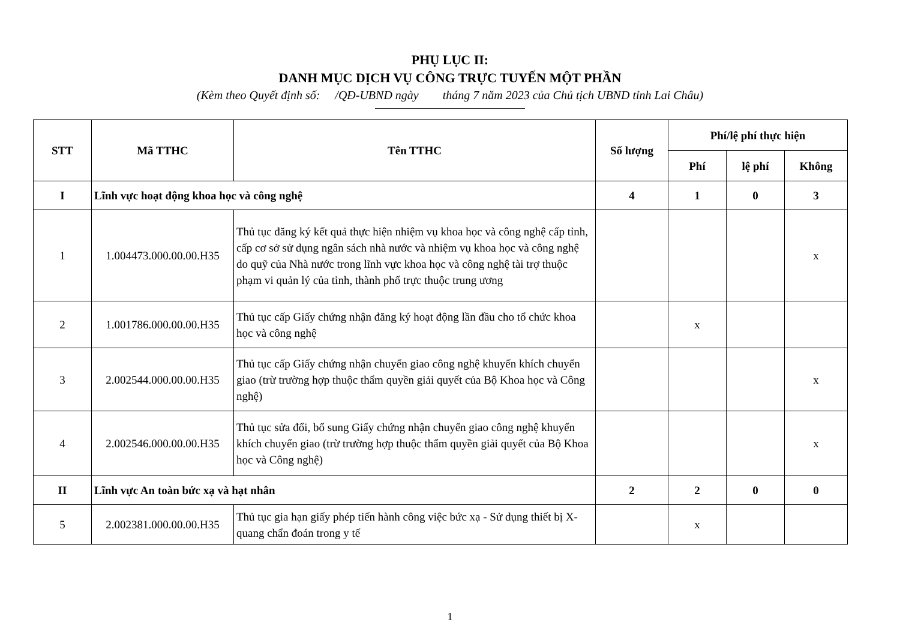PHỤ LỤC II:
DANH MỤC DỊCH VỤ CÔNG TRỰC TUYẾN MỘT PHẦN
(Kèm theo Quyết định số: /QĐ-UBND ngày tháng 7 năm 2023 của Chủ tịch UBND tỉnh Lai Châu)
| STT | Mã TTHC | Tên TTHC | Số lượng | Phí/lệ phí thực hiện | | |
| --- | --- | --- | --- | --- | --- | --- |
| | | | | Phí | lệ phí | Không |
| I | Lĩnh vực hoạt động khoa học và công nghệ | | 4 | 1 | 0 | 3 |
| 1 | 1.004473.000.00.00.H35 | Thủ tục đăng ký kết quả thực hiện nhiệm vụ khoa học và công nghệ cấp tỉnh, cấp cơ sở sử dụng ngân sách nhà nước và nhiệm vụ khoa học và công nghệ do quỹ của Nhà nước trong lĩnh vực khoa học và công nghệ tài trợ thuộc phạm vi quản lý của tỉnh, thành phố trực thuộc trung ương | | | | x |
| 2 | 1.001786.000.00.00.H35 | Thủ tục cấp Giấy chứng nhận đăng ký hoạt động lần đầu cho tổ chức khoa học và công nghệ | | x | | |
| 3 | 2.002544.000.00.00.H35 | Thủ tục cấp Giấy chứng nhận chuyển giao công nghệ khuyến khích chuyển giao (trừ trường hợp thuộc thẩm quyền giải quyết của Bộ Khoa học và Công nghệ) | | | | x |
| 4 | 2.002546.000.00.00.H35 | Thủ tục sửa đổi, bổ sung Giấy chứng nhận chuyển giao công nghệ khuyến khích chuyển giao (trừ trường hợp thuộc thẩm quyền giải quyết của Bộ Khoa học và Công nghệ) | | | | x |
| II | Lĩnh vực An toàn bức xạ và hạt nhân | | 2 | 2 | 0 | 0 |
| 5 | 2.002381.000.00.00.H35 | Thủ tục gia hạn giấy phép tiến hành công việc bức xạ - Sử dụng thiết bị X-quang chẩn đoán trong y tế | | x | | |
1